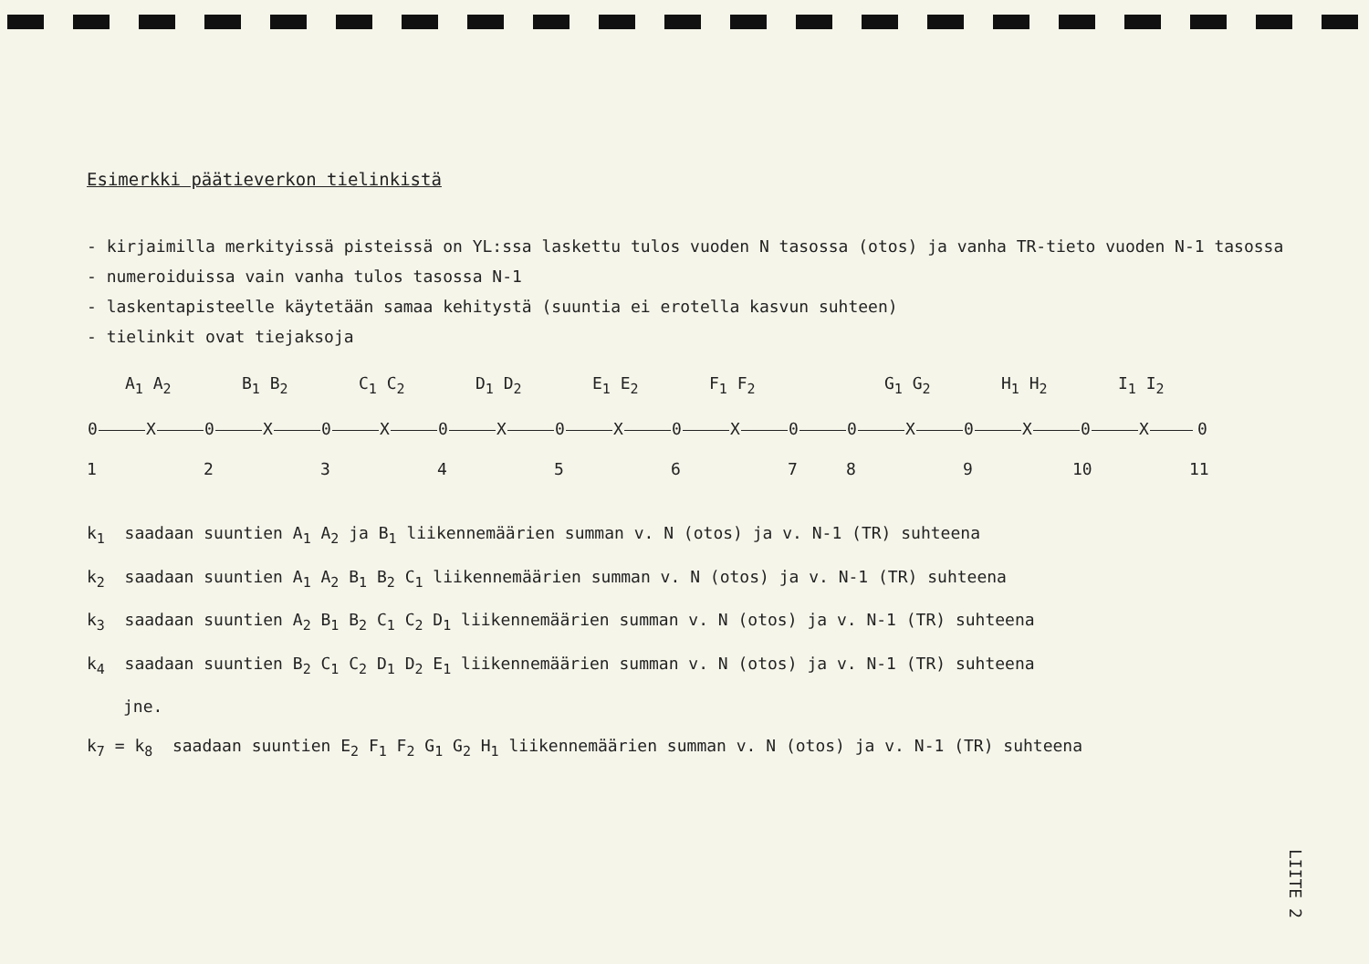Esimerkki päätieverkon tielinkistä
- kirjaimilla merkityissä pisteissä on YL:ssa laskettu tulos vuoden N tasossa (otos) ja vanha TR-tieto vuoden N-1 tasossa
- numeroiduissa vain vanha tulos tasossa N-1
- laskentapisteelle käytetään samaa kehitystä (suuntia ei erotella kasvun suhteen)
- tielinkit ovat tiejaksoja
A<sub>1</sub> A<sub>2</sub> B<sub>1</sub> B<sub>2</sub> C<sub>1</sub> C<sub>2</sub> D<sub>1</sub> D<sub>2</sub> E<sub>1</sub> E<sub>2</sub> F<sub>1</sub> F<sub>2</sub> G<sub>1</sub> G<sub>2</sub> H<sub>1</sub> H<sub>2</sub> I<sub>1</sub> I<sub>2</sub>
0 X 0 X 0 X 0 X 0 X 0 X 0 0 X 0 X 0 X 0
1 2 3 4 5 6 7 8 9 10 11
k<sub>1</sub> saadaan suuntien A<sub>1</sub> A<sub>2</sub> ja B<sub>1</sub> liikennemäärien summan v. N (otos) ja v. N-1 (TR) suhteena
k<sub>2</sub> saadaan suuntien A<sub>1</sub> A<sub>2</sub> B<sub>1</sub> B<sub>2</sub> C<sub>1</sub> liikennemäärien summan v. N (otos) ja v. N-1 (TR) suhteena
k<sub>3</sub> saadaan suuntien A<sub>2</sub> B<sub>1</sub> B<sub>2</sub> C<sub>1</sub> C<sub>2</sub> D<sub>1</sub> liikennemäärien summan v. N (otos) ja v. N-1 (TR) suhteena
k<sub>4</sub> saadaan suuntien B<sub>2</sub> C<sub>1</sub> C<sub>2</sub> D<sub>1</sub> D<sub>2</sub> E<sub>1</sub> liikennemäärien summan v. N (otos) ja v. N-1 (TR) suhteena
jne.
k<sub>7</sub> = k<sub>8</sub> saadaan suuntien E<sub>2</sub> F<sub>1</sub> F<sub>2</sub> G<sub>1</sub> G<sub>2</sub> H<sub>1</sub> liikennemäärien summan v. N (otos) ja v. N-1 (TR) suhteena
LIITE 2